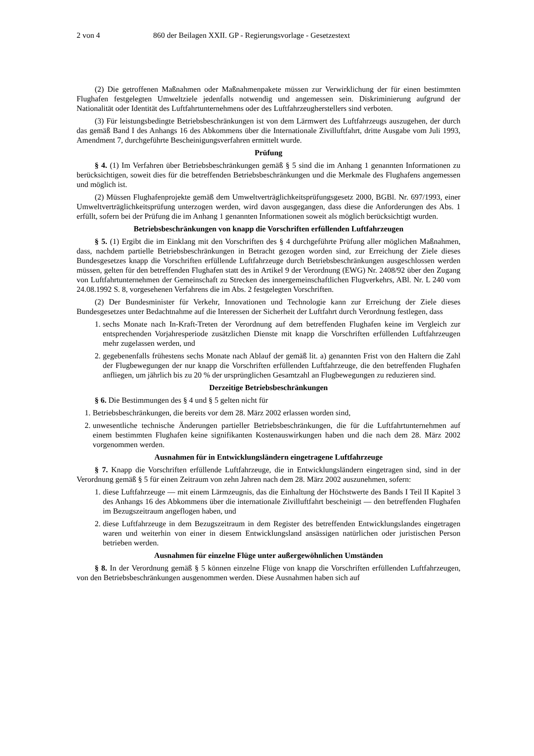2 von 4 860 der Beilagen XXII. GP - Regierungsvorlage - Gesetzestext
(2) Die getroffenen Maßnahmen oder Maßnahmenpakete müssen zur Verwirklichung der für einen bestimmten Flughafen festgelegten Umweltziele jedenfalls notwendig und angemessen sein. Diskriminierung aufgrund der Nationalität oder Identität des Luftfahrtunternehmens oder des Luftfahrzeugherstellers sind verboten.
(3) Für leistungsbedingte Betriebsbeschränkungen ist von dem Lärmwert des Luftfahrzeugs auszugehen, der durch das gemäß Band I des Anhangs 16 des Abkommens über die Internationale Zivilluftfahrt, dritte Ausgabe vom Juli 1993, Amendment 7, durchgeführte Bescheinigungsverfahren ermittelt wurde.
Prüfung
§ 4. (1) Im Verfahren über Betriebsbeschränkungen gemäß § 5 sind die im Anhang 1 genannten Informationen zu berücksichtigen, soweit dies für die betreffenden Betriebsbeschränkungen und die Merkmale des Flughafens angemessen und möglich ist.
(2) Müssen Flughafenprojekte gemäß dem Umweltverträglichkeitsprüfungsgesetz 2000, BGBl. Nr. 697/1993, einer Umweltverträglichkeitsprüfung unterzogen werden, wird davon ausgegangen, dass diese die Anforderungen des Abs. 1 erfüllt, sofern bei der Prüfung die im Anhang 1 genannten Informationen soweit als möglich berücksichtigt wurden.
Betriebsbeschränkungen von knapp die Vorschriften erfüllenden Luftfahrzeugen
§ 5. (1) Ergibt die im Einklang mit den Vorschriften des § 4 durchgeführte Prüfung aller möglichen Maßnahmen, dass, nachdem partielle Betriebsbeschränkungen in Betracht gezogen worden sind, zur Erreichung der Ziele dieses Bundesgesetzes knapp die Vorschriften erfüllende Luftfahrzeuge durch Betriebsbeschränkungen ausgeschlossen werden müssen, gelten für den betreffenden Flughafen statt des in Artikel 9 der Verordnung (EWG) Nr. 2408/92 über den Zugang von Luftfahrtunternehmen der Gemeinschaft zu Strecken des innergemeinschaftlichen Flugverkehrs, ABl. Nr. L 240 vom 24.08.1992 S. 8, vorgesehenen Verfahrens die im Abs. 2 festgelegten Vorschriften.
(2) Der Bundesminister für Verkehr, Innovationen und Technologie kann zur Erreichung der Ziele dieses Bundesgesetzes unter Bedachtnahme auf die Interessen der Sicherheit der Luftfahrt durch Verordnung festlegen, dass
1. sechs Monate nach In-Kraft-Treten der Verordnung auf dem betreffenden Flughafen keine im Vergleich zur entsprechenden Vorjahresperiode zusätzlichen Dienste mit knapp die Vorschriften erfüllenden Luftfahrzeugen mehr zugelassen werden, und
2. gegebenenfalls frühestens sechs Monate nach Ablauf der gemäß lit. a) genannten Frist von den Haltern die Zahl der Flugbewegungen der nur knapp die Vorschriften erfüllenden Luftfahrzeuge, die den betreffenden Flughafen anfliegen, um jährlich bis zu 20 % der ursprünglichen Gesamtzahl an Flugbewegungen zu reduzieren sind.
Derzeitige Betriebsbeschränkungen
§ 6. Die Bestimmungen des § 4 und § 5 gelten nicht für
1. Betriebsbeschränkungen, die bereits vor dem 28. März 2002 erlassen worden sind,
2. unwesentliche technische Änderungen partieller Betriebsbeschränkungen, die für die Luftfahrtunternehmen auf einem bestimmten Flughafen keine signifikanten Kostenauswirkungen haben und die nach dem 28. März 2002 vorgenommen werden.
Ausnahmen für in Entwicklungsländern eingetragene Luftfahrzeuge
§ 7. Knapp die Vorschriften erfüllende Luftfahrzeuge, die in Entwicklungsländern eingetragen sind, sind in der Verordnung gemäß § 5 für einen Zeitraum von zehn Jahren nach dem 28. März 2002 auszunehmen, sofern:
1. diese Luftfahrzeuge — mit einem Lärmzeugnis, das die Einhaltung der Höchstwerte des Bands I Teil II Kapitel 3 des Anhangs 16 des Abkommens über die internationale Zivilluftfahrt bescheinigt — den betreffenden Flughafen im Bezugszeitraum angeflogen haben, und
2. diese Luftfahrzeuge in dem Bezugszeitraum in dem Register des betreffenden Entwicklungslandes eingetragen waren und weiterhin von einer in diesem Entwicklungsland ansässigen natürlichen oder juristischen Person betrieben werden.
Ausnahmen für einzelne Flüge unter außergewöhnlichen Umständen
§ 8. In der Verordnung gemäß § 5 können einzelne Flüge von knapp die Vorschriften erfüllenden Luftfahrzeugen, von den Betriebsbeschränkungen ausgenommen werden. Diese Ausnahmen haben sich auf